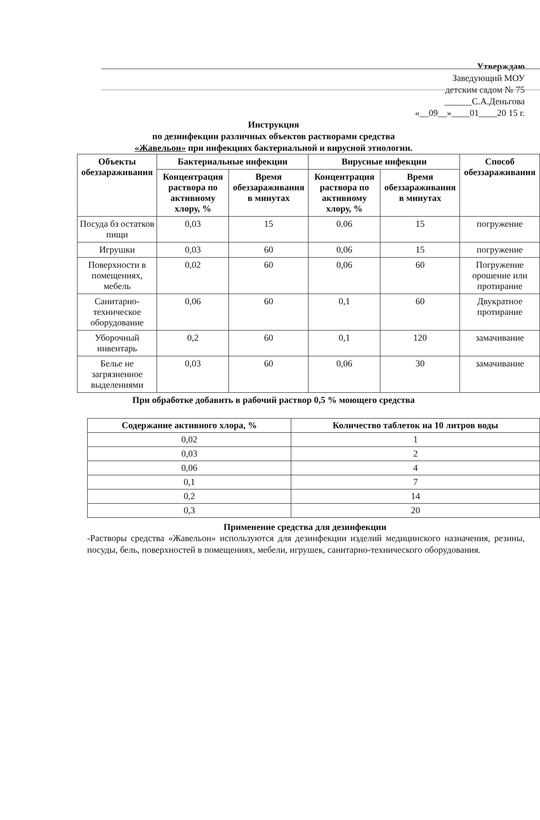Утверждаю
Заведующий МОУ
детским садом № 75
______С.А.Деньгова
«__09__»____01____20 15 г.
Инструкция
по дезинфекции различных объектов растворами средства
«Жавельон» при инфекциях бактериальной и вирусной этиологии.
| Объекты обеззараживания | Бактериальные инфекции | | Вирусные инфекции | | Способ обеззараживания |
| --- | --- | --- | --- | --- | --- |
| | Концентрация раствора по активному хлору, % | Время обеззараживания в минутах | Концентрация раствора по активному хлору, % | Время обеззараживания в минутах | |
| Посуда бз остатков пищи | 0,03 | 15 | 0.06 | 15 | погружение |
| Игрушки | 0,03 | 60 | 0,06 | 15 | погружение |
| Поверхности в помещениях, мебель | 0,02 | 60 | 0,06 | 60 | Погружение орошение или протирание |
| Санитарно-техническое оборудование | 0,06 | 60 | 0,1 | 60 | Двукратное протирание |
| Уборочный инвентарь | 0,2 | 60 | 0,1 | 120 | замачивание |
| Белье не загрязненное выделениями | 0,03 | 60 | 0,06 | 30 | замачивание |
При обработке добавить в рабочий раствор 0,5 % моющего средства
| Содержание активного хлора, % | Количество таблеток на 10 литров воды |
| --- | --- |
| 0,02 | 1 |
| 0,03 | 2 |
| 0,06 | 4 |
| 0,1 | 7 |
| 0,2 | 14 |
| 0,3 | 20 |
Применение средства для дезинфекции
-Растворы средства «Жавельон» используются для дезинфекции изделий медицинского назначения, резины, посуды, бель, поверхностей в помещениях, мебели, игрушек, санитарно-технического оборудования.